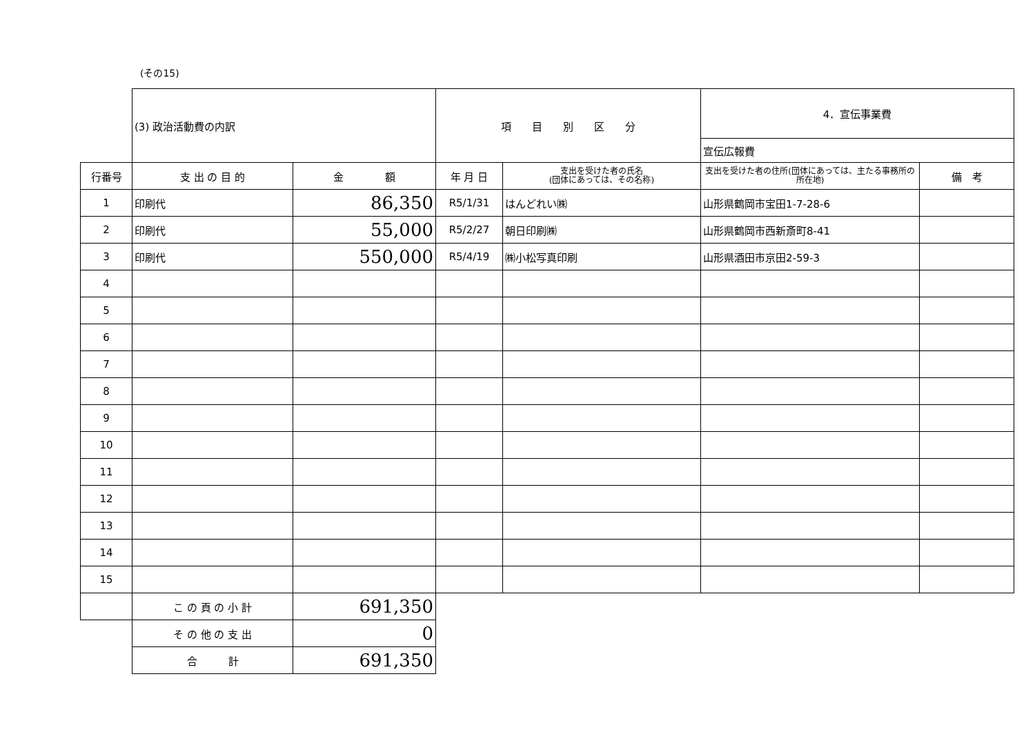(その15)
| | (3) 政治活動費の内訳 | | 項 目 別 区 分 | | 4．宣伝事業費 | |
| | | | | | 宣伝広報費 | |
| 行番号 | 支 出 の 目 的 | 金 額 | 年 月 日 | 支出を受けた者の氏名 (団体にあっては、その名称) | 支出を受けた者の住所(団体にあっては、主たる事務所の所在地) | 備 考 |
| 1 | 印刷代 | 86,350 | R5/1/31 | はんどれい㈱ | 山形県鶴岡市宝田1-7-28-6 | |
| 2 | 印刷代 | 55,000 | R5/2/27 | 朝日印刷㈱ | 山形県鶴岡市西新斎町8-41 | |
| 3 | 印刷代 | 550,000 | R5/4/19 | ㈱小松写真印刷 | 山形県酒田市京田2-59-3 | |
| 4 | | | | | | |
| 5 | | | | | | |
| 6 | | | | | | |
| 7 | | | | | | |
| 8 | | | | | | |
| 9 | | | | | | |
| 10 | | | | | | |
| 11 | | | | | | |
| 12 | | | | | | |
| 13 | | | | | | |
| 14 | | | | | | |
| 15 | | | | | | |
| | こ の 頁 の 小 計 | 691,350 | | | | |
| | そ の 他 の 支 出 | 0 | | | | |
| | 合 計 | 691,350 | | | | |